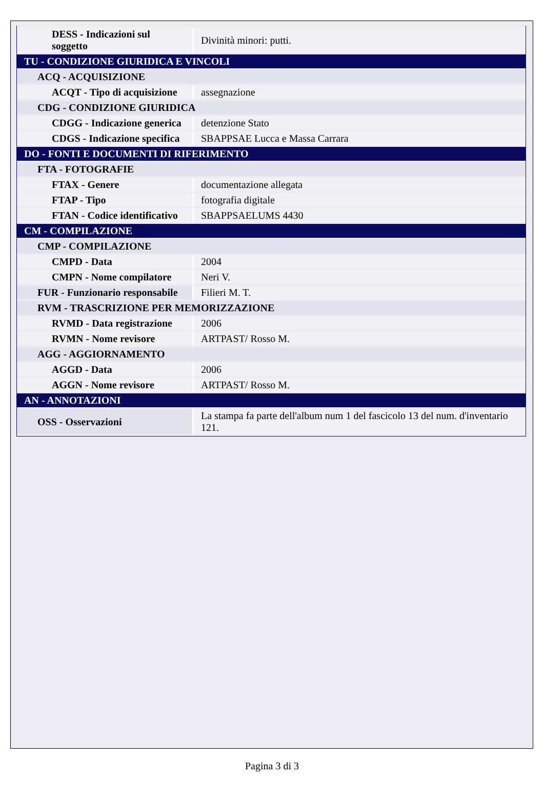| DESS - Indicazioni sul soggetto | Divinità minori: putti. |
| TU - CONDIZIONE GIURIDICA E VINCOLI | |
| ACQ - ACQUISIZIONE | |
| ACQT - Tipo di acquisizione | assegnazione |
| CDG - CONDIZIONE GIURIDICA | |
| CDGG - Indicazione generica | detenzione Stato |
| CDGS - Indicazione specifica | SBAPPSAE Lucca e Massa Carrara |
| DO - FONTI E DOCUMENTI DI RIFERIMENTO | |
| FTA - FOTOGRAFIE | |
| FTAX - Genere | documentazione allegata |
| FTAP - Tipo | fotografia digitale |
| FTAN - Codice identificativo | SBAPPSAELUMS 4430 |
| CM - COMPILAZIONE | |
| CMP - COMPILAZIONE | |
| CMPD - Data | 2004 |
| CMPN - Nome compilatore | Neri V. |
| FUR - Funzionario responsabile | Filieri M. T. |
| RVM - TRASCRIZIONE PER MEMORIZZAZIONE | |
| RVMD - Data registrazione | 2006 |
| RVMN - Nome revisore | ARTPAST/ Rosso M. |
| AGG - AGGIORNAMENTO | |
| AGGD - Data | 2006 |
| AGGN - Nome revisore | ARTPAST/ Rosso M. |
| AN - ANNOTAZIONI | |
| OSS - Osservazioni | La stampa fa parte dell'album num 1 del fascicolo 13 del num. d'inventario 121. |
Pagina 3 di 3